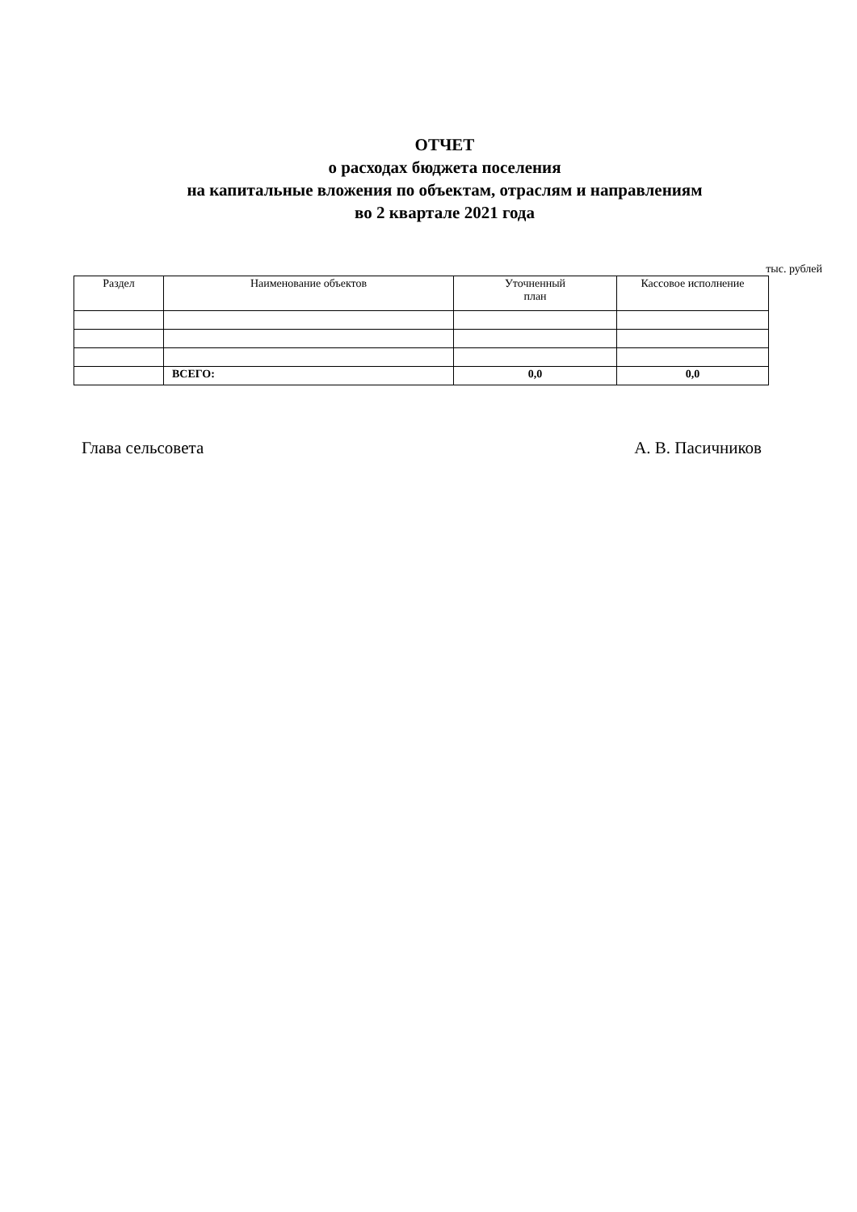ОТЧЕТ
о расходах бюджета поселения
на капитальные вложения по объектам, отраслям и направлениям
во 2 квартале 2021 года
тыс. рублей
| Раздел | Наименование объектов | Уточненный план | Кассовое исполнение |
| --- | --- | --- | --- |
| | ВСЕГО: | 0,0 | 0,0 |
Глава сельсовета А. В. Пасичников